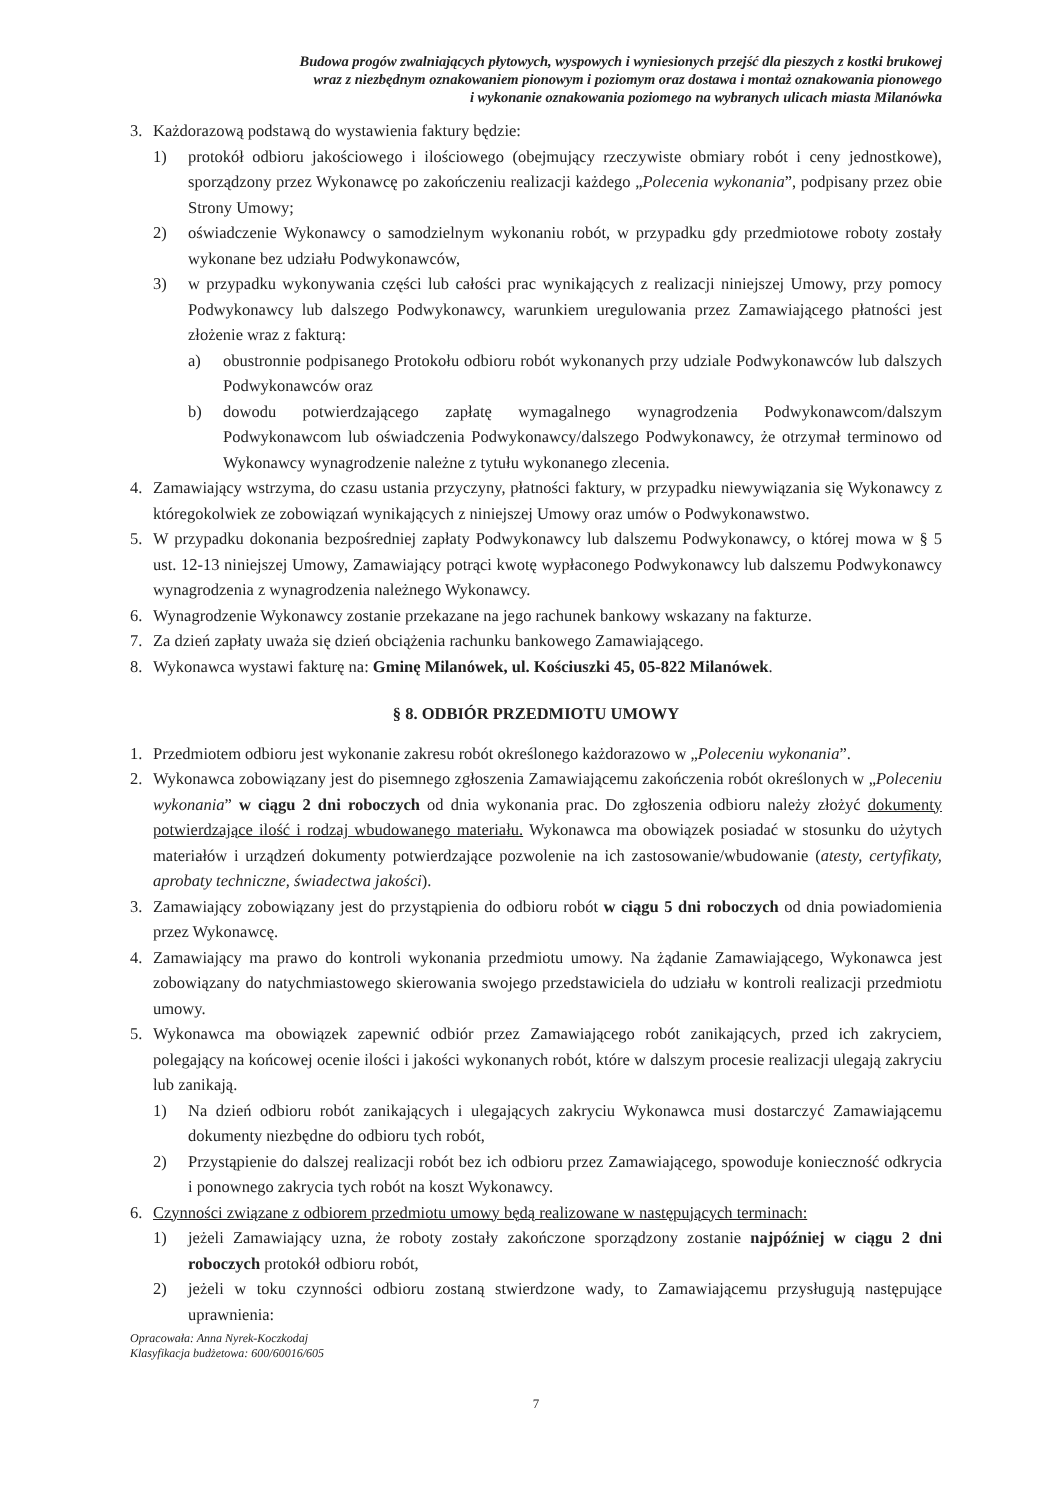Budowa progów zwalniających płytowych, wyspowych i wyniesionych przejść dla pieszych z kostki brukowej
wraz z niezbędnym oznakowaniem pionowym i poziomym oraz dostawa i montaż oznakowania pionowego
i wykonanie oznakowania poziomego na wybranych ulicach miasta Milanówka
3. Każdorazową podstawą do wystawienia faktury będzie:
1) protokół odbioru jakościowego i ilościowego (obejmujący rzeczywiste obmiary robót i ceny jednostkowe), sporządzony przez Wykonawcę po zakończeniu realizacji każdego „Polecenia wykonania”, podpisany przez obie Strony Umowy;
2) oświadczenie Wykonawcy o samodzielnym wykonaniu robót, w przypadku gdy przedmiotowe roboty zostały wykonane bez udziału Podwykonawców,
3) w przypadku wykonywania części lub całości prac wynikających z realizacji niniejszej Umowy, przy pomocy Podwykonawcy lub dalszego Podwykonawcy, warunkiem uregulowania przez Zamawiającego płatności jest złożenie wraz z fakturą:
a) obustronnie podpisanego Protokołu odbioru robót wykonanych przy udziale Podwykonawców lub dalszych Podwykonawców oraz
b) dowodu potwierdzającego zapłatę wymagalnego wynagrodzenia Podwykonawcom/dalszym Podwykonawcom lub oświadczenia Podwykonawcy/dalszego Podwykonawcy, że otrzymał terminowo od Wykonawcy wynagrodzenie należne z tytułu wykonanego zlecenia.
4. Zamawiający wstrzyma, do czasu ustania przyczyny, płatności faktury, w przypadku niewywiązania się Wykonawcy z któregokolwiek ze zobowiązań wynikających z niniejszej Umowy oraz umów o Podwykonawstwo.
5. W przypadku dokonania bezpośredniej zapłaty Podwykonawcy lub dalszemu Podwykonawcy, o której mowa w § 5 ust. 12-13 niniejszej Umowy, Zamawiający potrąci kwotę wypłaconego Podwykonawcy lub dalszemu Podwykonawcy wynagrodzenia z wynagrodzenia należnego Wykonawcy.
6. Wynagrodzenie Wykonawcy zostanie przekazane na jego rachunek bankowy wskazany na fakturze.
7. Za dzień zapłaty uważa się dzień obciążenia rachunku bankowego Zamawiającego.
8. Wykonawca wystawi fakturę na: Gminę Milanówek, ul. Kościuszki 45, 05-822 Milanówek.
§ 8. ODBIÓR PRZEDMIOTU UMOWY
1. Przedmiotem odbioru jest wykonanie zakresu robót określonego każdorazowo w „Poleceniu wykonania”.
2. Wykonawca zobowiązany jest do pisemnego zgłoszenia Zamawiającemu zakończenia robót określonych w „Poleceniu wykonania” w ciągu 2 dni roboczych od dnia wykonania prac. Do zgłoszenia odbioru należy złożyć dokumenty potwierdzające ilość i rodzaj wbudowanego materiału. Wykonawca ma obowiązek posiadać w stosunku do użytych materiałów i urządzeń dokumenty potwierdzające pozwolenie na ich zastosowanie/wbudowanie (atesty, certyfikaty, aprobaty techniczne, świadectwa jakości).
3. Zamawiający zobowiązany jest do przystąpienia do odbioru robót w ciągu 5 dni roboczych od dnia powiadomienia przez Wykonawcę.
4. Zamawiający ma prawo do kontroli wykonania przedmiotu umowy. Na żądanie Zamawiającego, Wykonawca jest zobowiązany do natychmiastowego skierowania swojego przedstawiciela do udziału w kontroli realizacji przedmiotu umowy.
5. Wykonawca ma obowiązek zapewnić odbiór przez Zamawiającego robót zanikających, przed ich zakryciem, polegający na końcowej ocenie ilości i jakości wykonanych robót, które w dalszym procesie realizacji ulegają zakryciu lub zanikają.
1) Na dzień odbioru robót zanikających i ulegających zakryciu Wykonawca musi dostarczyć Zamawiającemu dokumenty niezbędne do odbioru tych robót,
2) Przystąpienie do dalszej realizacji robót bez ich odbioru przez Zamawiającego, spowoduje konieczność odkrycia i ponownego zakrycia tych robót na koszt Wykonawcy.
6. Czynności związane z odbiorem przedmiotu umowy będą realizowane w następujących terminach:
1) jeżeli Zamawiający uzna, że roboty zostały zakończone sporządzony zostanie najpóźniej w ciągu 2 dni roboczych protokół odbioru robót,
2) jeżeli w toku czynności odbioru zostaną stwierdzone wady, to Zamawiającemu przysługują następujące uprawnienia:
Opracowała: Anna Nyrek-Koczkodaj
Klasyfikacja budżetowa: 600/60016/605
7